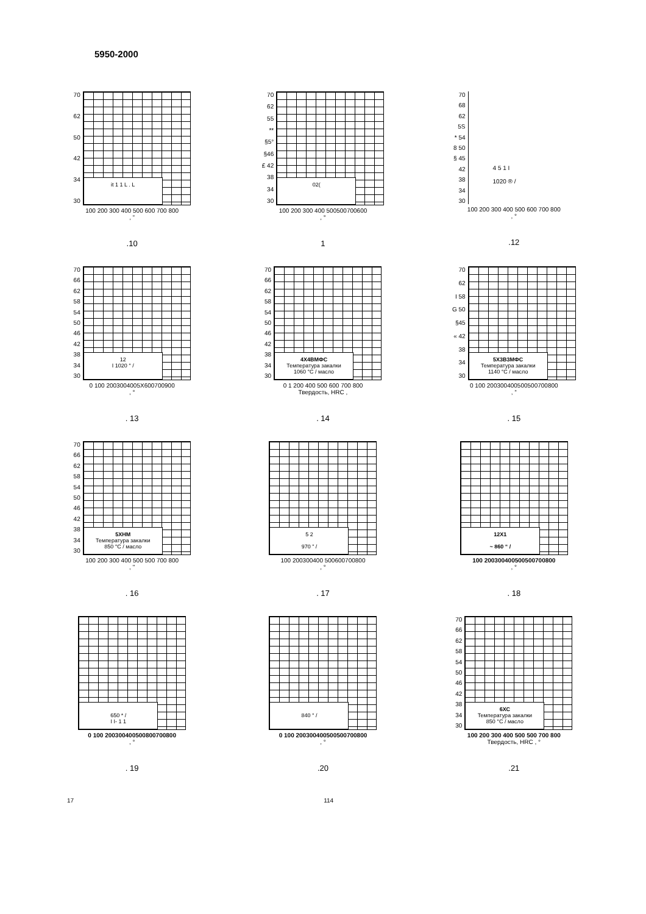5950-2000
70
62
50
42
34
30
it 1 1 L . L
100 200 300 400 500 600 700 800
, “
.10
70
62
55
**
§5°
§46
£ 42
38
34
30
02(
100 200 300 400 500500700600
, °
1
70
68
62
5S
* 54
8 50
§ 45
42
38
34
30
4 5 1 I
1020 ® /
100 200 300 400 500 600 700 800
, °
.12
70
66
62
58
54
50
46
42
38
34
30
12
I 1020 ° /
0 100 2003004005X600700900
, °
. 13
70
66
62
58
54
50
46
42
38
34
30
4Х4ВМФС
Температура закалки
1060 °С / масло
0 1 200 400 500 600 700 800
Твердость, HRC ,
. 14
70
62
I 58
G 50
§45
« 42
38
34
30
5Х3В3МФС
Температура закалки
1140 °С / масло
0 100 200300400500500700800
, “
. 15
70
66
62
58
54
50
46
42
38
34
30
5ХНМ
Температура закалки
850 °С / масло
100 200 300 400 500 500 700 800
, "
. 16
5 2
970 " /
100 200300400 500600700800
, °
. 17
12X1
~ 860 “ /
100 200300400500500700800
, °
. 18
650 * /
I I- 1 1
0 100 200300400500800700800
, °
. 19
840 ° /
0 100 200300400500500700800
, °
.20
70
66
62
58
54
50
46
42
38
34
30
6ХС
Температура закалки
850 °С / масло
100 200 300 400 500 500 700 800
Твердость, HRC , °
.21
17 114